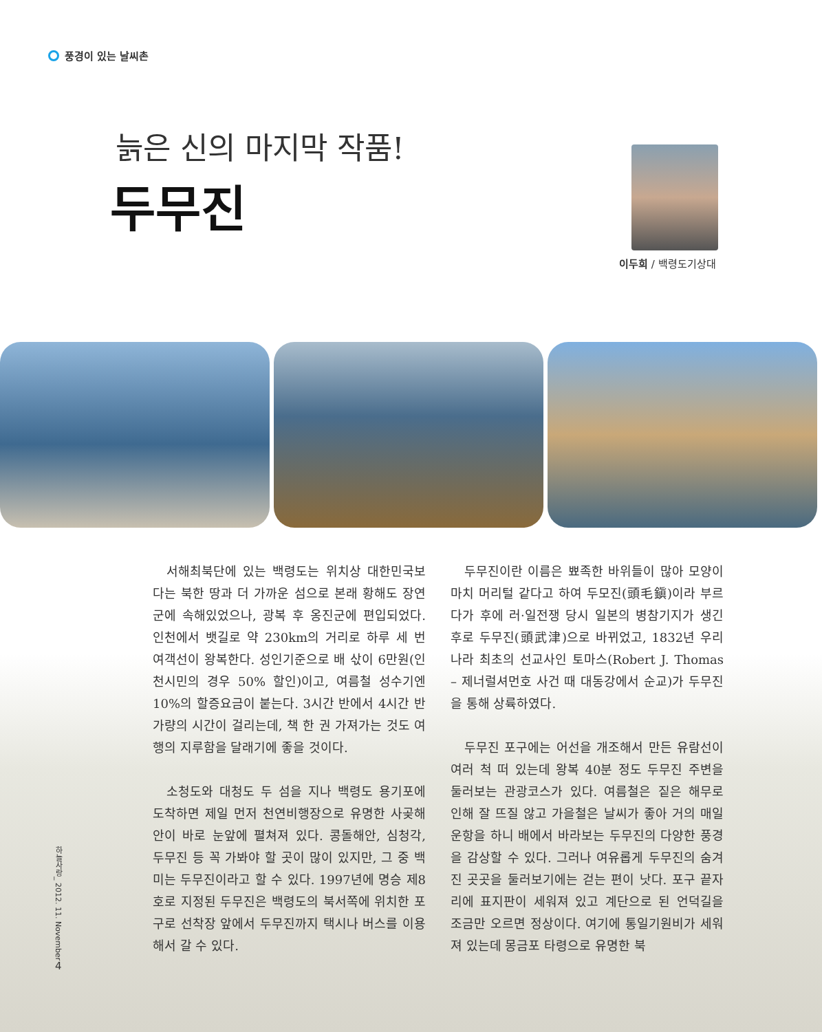풍경이 있는 날씨촌
늙은 신의 마지막 작품!
두무진
이두희 / 백령도기상대
서해최북단에 있는 백령도는 위치상 대한민국보다는 북한 땅과 더 가까운 섬으로 본래 황해도 장연군에 속해있었으나, 광복 후 옹진군에 편입되었다. 인천에서 뱃길로 약 230km의 거리로 하루 세 번 여객선이 왕복한다. 성인기준으로 배 삯이 6만원(인천시민의 경우 50% 할인)이고, 여름철 성수기엔 10%의 할증요금이 붙는다. 3시간 반에서 4시간 반 가량의 시간이 걸리는데, 책 한 권 가져가는 것도 여행의 지루함을 달래기에 좋을 것이다.
소청도와 대청도 두 섬을 지나 백령도 용기포에 도착하면 제일 먼저 천연비행장으로 유명한 사곶해안이 바로 눈앞에 펼쳐져 있다. 콩돌해안, 심청각, 두무진 등 꼭 가봐야 할 곳이 많이 있지만, 그 중 백미는 두무진이라고 할 수 있다. 1997년에 명승 제8호로 지정된 두무진은 백령도의 북서쪽에 위치한 포구로 선착장 앞에서 두무진까지 택시나 버스를 이용해서 갈 수 있다.
두무진이란 이름은 뾰족한 바위들이 많아 모양이 마치 머리털 같다고 하여 두모진(頭毛鎭)이라 부르다가 후에 러·일전쟁 당시 일본의 병참기지가 생긴 후로 두무진(頭武津)으로 바뀌었고, 1832년 우리나라 최초의 선교사인 토마스(Robert J. Thomas – 제너럴셔먼호 사건 때 대동강에서 순교)가 두무진을 통해 상륙하였다.
두무진 포구에는 어선을 개조해서 만든 유람선이 여러 척 떠 있는데 왕복 40분 정도 두무진 주변을 둘러보는 관광코스가 있다. 여름철은 짙은 해무로 인해 잘 뜨질 않고 가을철은 날씨가 좋아 거의 매일 운항을 하니 배에서 바라보는 두무진의 다양한 풍경을 감상할 수 있다. 그러나 여유롭게 두무진의 숨겨진 곳곳을 둘러보기에는 걷는 편이 낫다. 포구 끝자리에 표지판이 세워져 있고 계단으로 된 언덕길을 조금만 오르면 정상이다. 여기에 통일기원비가 세워져 있는데 몽금포 타령으로 유명한 북
하늘사랑_ 2012. 11. November
4